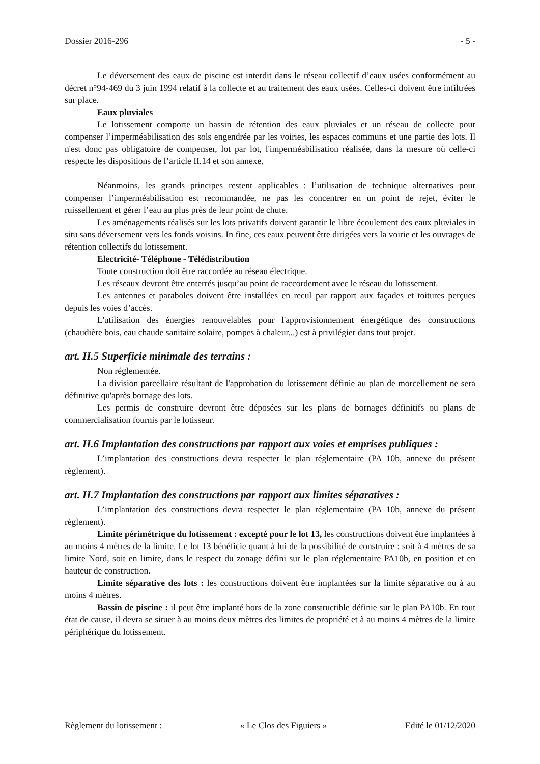Dossier 2016-296 - 5 -
Le déversement des eaux de piscine est interdit dans le réseau collectif d’eaux usées conformément au décret n°94-469 du 3 juin 1994 relatif à la collecte et au traitement des eaux usées. Celles-ci doivent être infiltrées sur place.
Eaux pluviales
Le lotissement comporte un bassin de rétention des eaux pluviales et un réseau de collecte pour compenser l’imperméabilisation des sols engendrée par les voiries, les espaces communs et une partie des lots. Il n'est donc pas obligatoire de compenser, lot par lot, l'imperméabilisation réalisée, dans la mesure où celle-ci respecte les dispositions de l’article II.14 et son annexe.
Néanmoins, les grands principes restent applicables : l’utilisation de technique alternatives pour compenser l’imperméabilisation est recommandée, ne pas les concentrer en un point de rejet, éviter le ruissellement et gérer l’eau au plus près de leur point de chute.
Les aménagements réalisés sur les lots privatifs doivent garantir le libre écoulement des eaux pluviales in situ sans déversement vers les fonds voisins. In fine, ces eaux peuvent être dirigées vers la voirie et les ouvrages de rétention collectifs du lotissement.
Electricité- Téléphone - Télédistribution
Toute construction doit être raccordée au réseau électrique.
Les réseaux devront être enterrés jusqu’au point de raccordement avec le réseau du lotissement.
Les antennes et paraboles doivent être installées en recul par rapport aux façades et toitures perçues depuis les voies d’accès.
L'utilisation des énergies renouvelables pour l'approvisionnement énergétique des constructions (chaudière bois, eau chaude sanitaire solaire, pompes à chaleur...) est à privilégier dans tout projet.
art. II.5 Superficie minimale des terrains :
Non réglementée.
La division parcellaire résultant de l'approbation du lotissement définie au plan de morcellement ne sera définitive qu'après bornage des lots.
Les permis de construire devront être déposées sur les plans de bornages définitifs ou plans de commercialisation fournis par le lotisseur.
art. II.6 Implantation des constructions par rapport aux voies et emprises publiques :
L’implantation des constructions devra respecter le plan réglementaire (PA 10b, annexe du présent règlement).
art. II.7 Implantation des constructions par rapport aux limites séparatives :
L’implantation des constructions devra respecter le plan réglementaire (PA 10b, annexe du présent règlement).
Limite périmétrique du lotissement : excepté pour le lot 13, les constructions doivent être implantées à au moins 4 mètres de la limite. Le lot 13 bénéficie quant à lui de la possibilité de construire : soit à 4 mètres de sa limite Nord, soit en limite, dans le respect du zonage défini sur le plan réglementaire PA10b, en position et en hauteur de construction.
Limite séparative des lots : les constructions doivent être implantées sur la limite séparative ou à au moins 4 mètres.
Bassin de piscine : il peut être implanté hors de la zone constructible définie sur le plan PA10b. En tout état de cause, il devra se situer à au moins deux mètres des limites de propriété et à au moins 4 mètres de la limite périphérique du lotissement.
Règlement du lotissement : « Le Clos des Figuiers » Edité le 01/12/2020